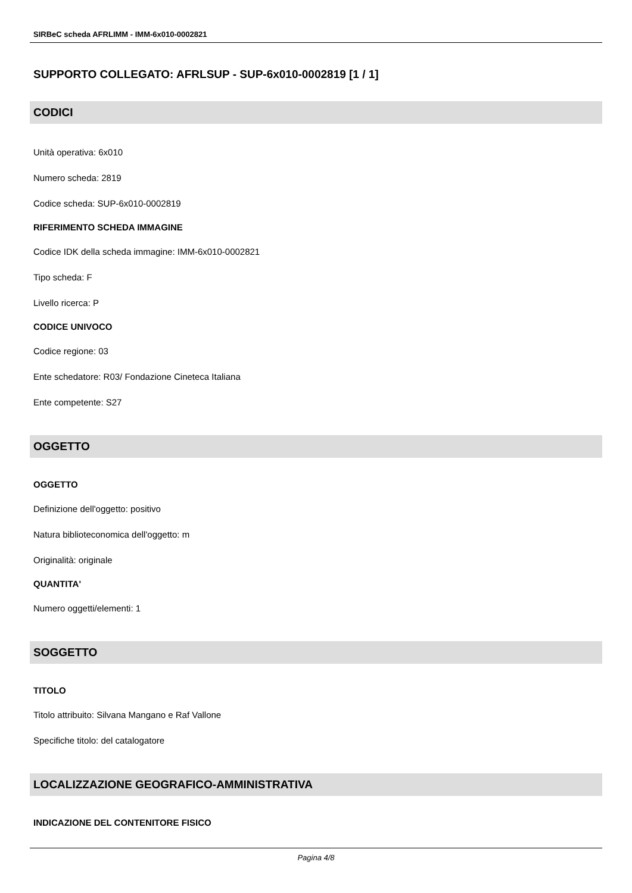SIRBeC scheda AFRLIMM - IMM-6x010-0002821
SUPPORTO COLLEGATO: AFRLSUP - SUP-6x010-0002819 [1 / 1]
CODICI
Unità operativa: 6x010
Numero scheda: 2819
Codice scheda: SUP-6x010-0002819
RIFERIMENTO SCHEDA IMMAGINE
Codice IDK della scheda immagine: IMM-6x010-0002821
Tipo scheda: F
Livello ricerca: P
CODICE UNIVOCO
Codice regione: 03
Ente schedatore: R03/ Fondazione Cineteca Italiana
Ente competente: S27
OGGETTO
OGGETTO
Definizione dell'oggetto: positivo
Natura biblioteconomica dell'oggetto: m
Originalità: originale
QUANTITA'
Numero oggetti/elementi: 1
SOGGETTO
TITOLO
Titolo attribuito: Silvana Mangano e Raf Vallone
Specifiche titolo: del catalogatore
LOCALIZZAZIONE GEOGRAFICO-AMMINISTRATIVA
INDICAZIONE DEL CONTENITORE FISICO
Pagina 4/8